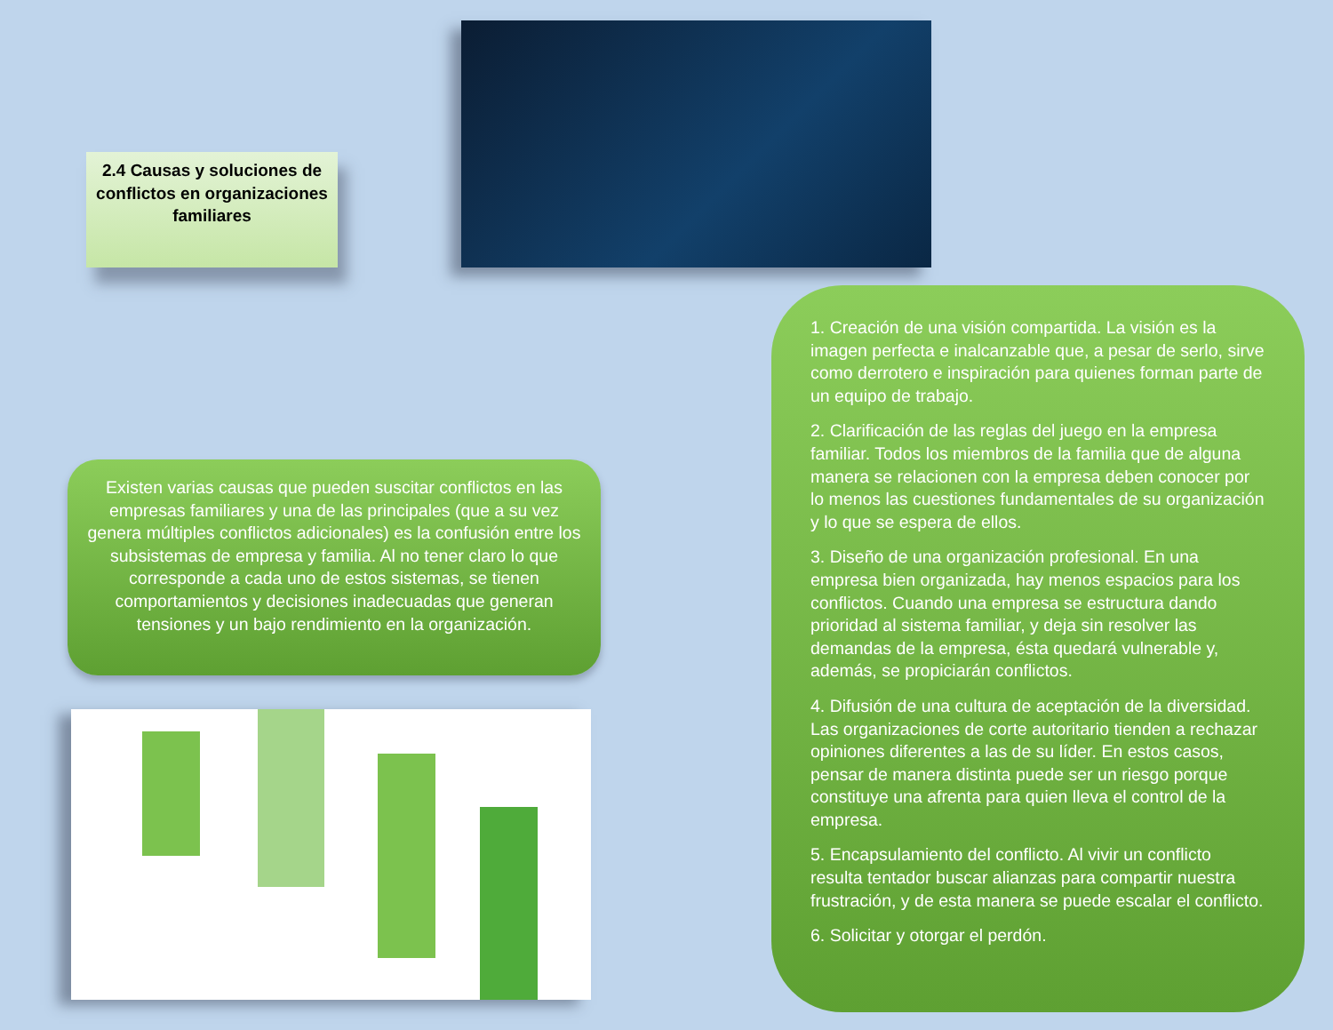2.4 Causas y soluciones de conflictos en organizaciones familiares
Existen varias causas que pueden suscitar conflictos en las empresas familiares y una de las principales (que a su vez genera múltiples conflictos adicionales) es la confusión entre los subsistemas de empresa y familia. Al no tener claro lo que corresponde a cada uno de estos sistemas, se tienen comportamientos y decisiones inadecuadas que generan tensiones y un bajo rendimiento en la organización.
1. Creación de una visión compartida. La visión es la imagen perfecta e inalcanzable que, a pesar de serlo, sirve como derrotero e inspiración para quienes forman parte de un equipo de trabajo.
2. Clarificación de las reglas del juego en la empresa familiar. Todos los miembros de la familia que de alguna manera se relacionen con la empresa deben conocer por lo menos las cuestiones fundamentales de su organización y lo que se espera de ellos.
3. Diseño de una organización profesional. En una empresa bien organizada, hay menos espacios para los conflictos. Cuando una empresa se estructura dando prioridad al sistema familiar, y deja sin resolver las demandas de la empresa, ésta quedará vulnerable y, además, se propiciarán conflictos.
4. Difusión de una cultura de aceptación de la diversidad. Las organizaciones de corte autoritario tienden a rechazar opiniones diferentes a las de su líder. En estos casos, pensar de manera distinta puede ser un riesgo porque constituye una afrenta para quien lleva el control de la empresa.
5. Encapsulamiento del conflicto. Al vivir un conflicto resulta tentador buscar alianzas para compartir nuestra frustración, y de esta manera se puede escalar el conflicto.
6. Solicitar y otorgar el perdón.